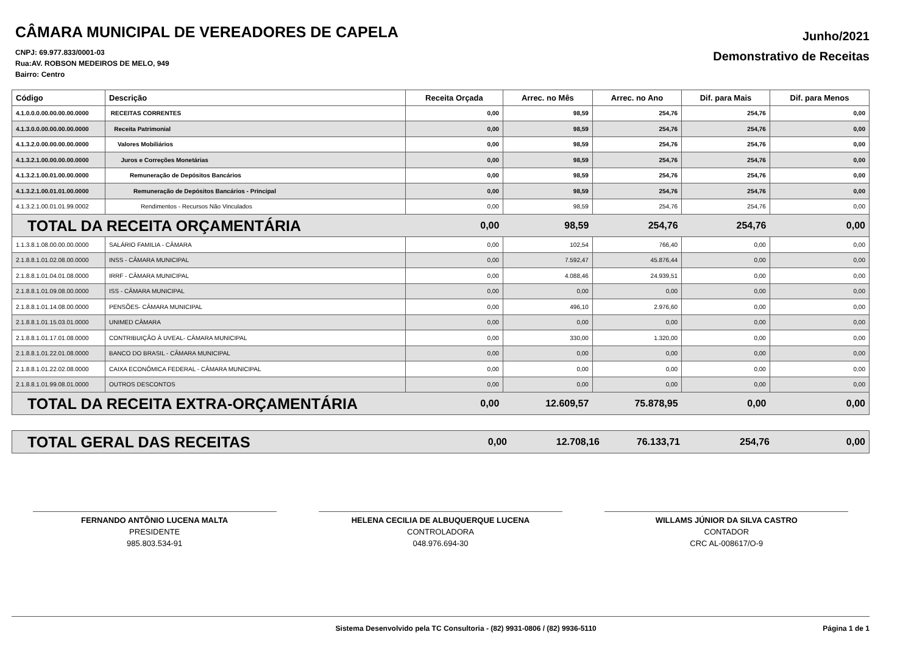CÂMARA MUNICIPAL DE VEREADORES DE CAPELA
CNPJ: 69.977.833/0001-03
Rua:AV. ROBSON MEDEIROS DE MELO, 949
Bairro: Centro
Junho/2021
Demonstrativo de Receitas
| Código | Descrição | Receita Orçada | Arrec. no Mês | Arrec. no Ano | Dif. para Mais | Dif. para Menos |
| --- | --- | --- | --- | --- | --- | --- |
| 4.1.0.0.0.00.00.00.00.0000 | RECEITAS CORRENTES | 0,00 | 98,59 | 254,76 | 254,76 | 0,00 |
| 4.1.3.0.0.00.00.00.00.0000 | Receita Patrimonial | 0,00 | 98,59 | 254,76 | 254,76 | 0,00 |
| 4.1.3.2.0.00.00.00.00.0000 | Valores Mobiliários | 0,00 | 98,59 | 254,76 | 254,76 | 0,00 |
| 4.1.3.2.1.00.00.00.00.0000 | Juros e Correções Monetárias | 0,00 | 98,59 | 254,76 | 254,76 | 0,00 |
| 4.1.3.2.1.00.01.00.00.0000 | Remuneração de Depósitos Bancários | 0,00 | 98,59 | 254,76 | 254,76 | 0,00 |
| 4.1.3.2.1.00.01.01.00.0000 | Remuneração de Depósitos Bancários - Principal | 0,00 | 98,59 | 254,76 | 254,76 | 0,00 |
| 4.1.3.2.1.00.01.01.99.0002 | Rendimentos - Recursos Não Vinculados | 0,00 | 98,59 | 254,76 | 254,76 | 0,00 |
| TOTAL DA RECEITA ORÇAMENTÁRIA | | 0,00 | 98,59 | 254,76 | 254,76 | 0,00 |
| 1.1.3.8.1.08.00.00.00.0000 | SALÁRIO FAMILIA - CÂMARA | 0,00 | 102,54 | 766,40 | 0,00 | 0,00 |
| 2.1.8.8.1.01.02.08.00.0000 | INSS - CÂMARA MUNICIPAL | 0,00 | 7.592,47 | 45.876,44 | 0,00 | 0,00 |
| 2.1.8.8.1.01.04.01.08.0000 | IRRF - CÂMARA MUNICIPAL | 0,00 | 4.088,46 | 24.939,51 | 0,00 | 0,00 |
| 2.1.8.8.1.01.09.08.00.0000 | ISS - CÂMARA MUNICIPAL | 0,00 | 0,00 | 0,00 | 0,00 | 0,00 |
| 2.1.8.8.1.01.14.08.00.0000 | PENSÕES- CÂMARA MUNICIPAL | 0,00 | 496,10 | 2.976,60 | 0,00 | 0,00 |
| 2.1.8.8.1.01.15.03.01.0000 | UNIMED CÂMARA | 0,00 | 0,00 | 0,00 | 0,00 | 0,00 |
| 2.1.8.8.1.01.17.01.08.0000 | CONTRIBUIÇÃO À UVEAL- CÂMARA MUNICIPAL | 0,00 | 330,00 | 1.320,00 | 0,00 | 0,00 |
| 2.1.8.8.1.01.22.01.08.0000 | BANCO DO BRASIL - CÂMARA MUNICIPAL | 0,00 | 0,00 | 0,00 | 0,00 | 0,00 |
| 2.1.8.8.1.01.22.02.08.0000 | CAIXA ECONÔMICA FEDERAL - CÂMARA MUNICIPAL | 0,00 | 0,00 | 0,00 | 0,00 | 0,00 |
| 2.1.8.8.1.01.99.08.01.0000 | OUTROS DESCONTOS | 0,00 | 0,00 | 0,00 | 0,00 | 0,00 |
| TOTAL DA RECEITA EXTRA-ORÇAMENTÁRIA | | 0,00 | 12.609,57 | 75.878,95 | 0,00 | 0,00 |
| TOTAL GERAL DAS RECEITAS | 0,00 | 12.708,16 | 76.133,71 | 254,76 | 0,00 |
FERNANDO ANTÔNIO LUCENA MALTA
PRESIDENTE
985.803.534-91
HELENA CECILIA DE ALBUQUERQUE LUCENA
CONTROLADORA
048.976.694-30
WILLAMS JÚNIOR DA SILVA CASTRO
CONTADOR
CRC AL-008617/O-9
Sistema Desenvolvido pela TC Consultoria - (82) 9931-0806 / (82) 9936-5110 Página 1 de 1